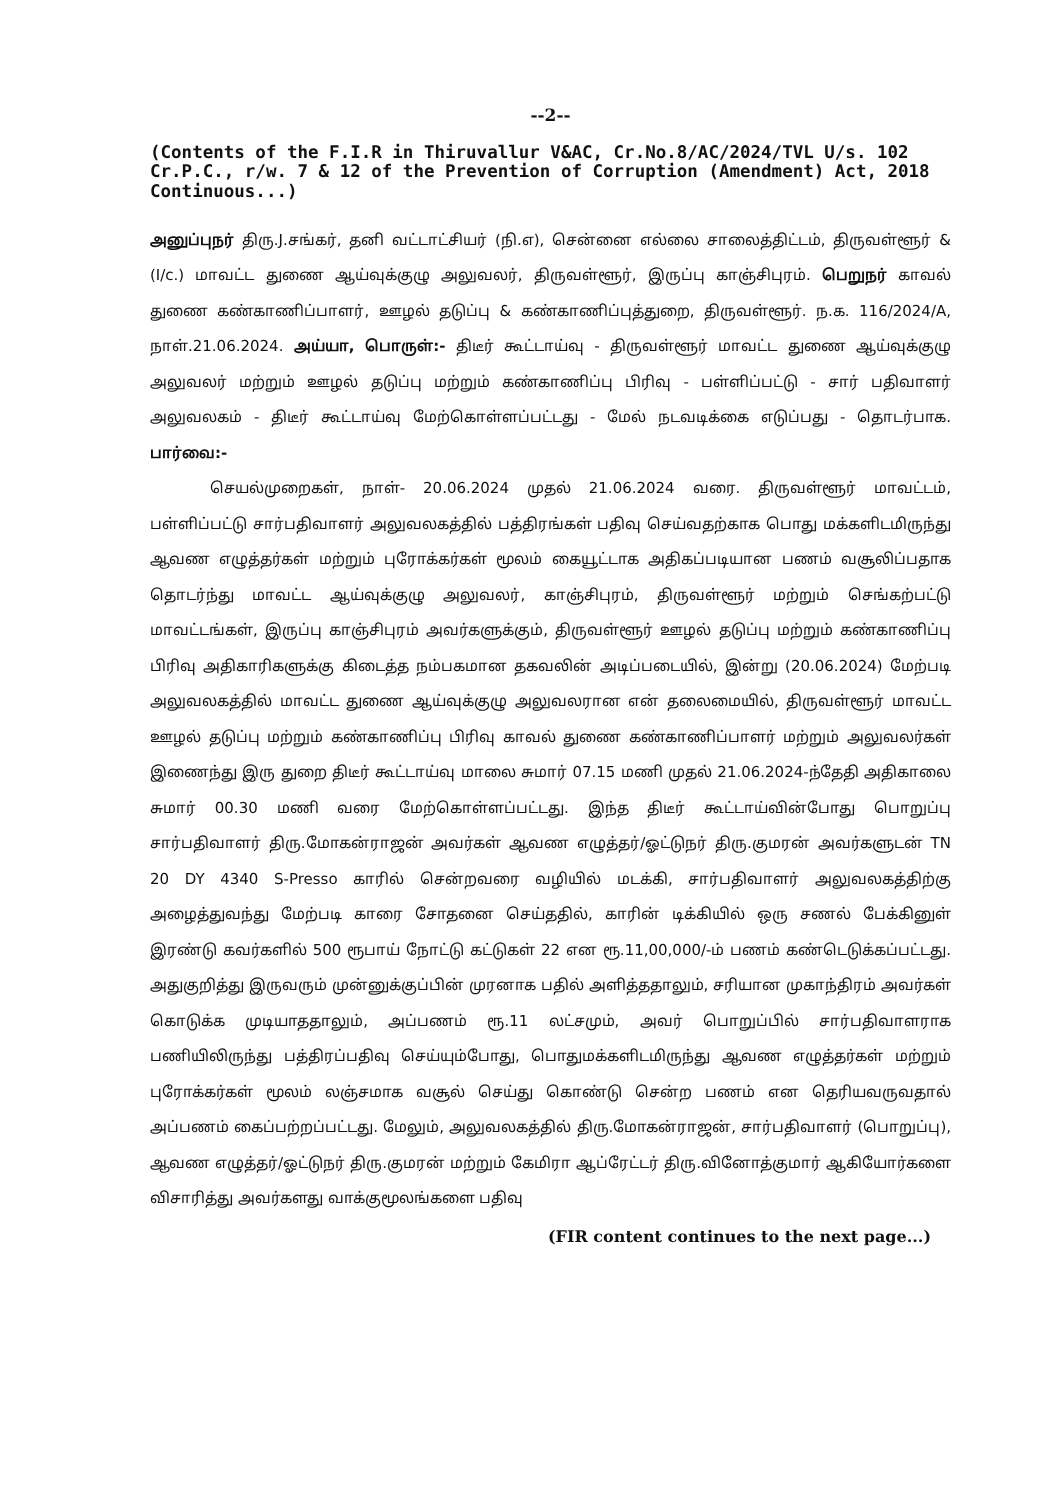--2--
(Contents of the F.I.R in Thiruvallur V&AC, Cr.No.8/AC/2024/TVL U/s. 102 Cr.P.C., r/w. 7 & 12 of the Prevention of Corruption (Amendment) Act, 2018 Continuous...)
அனுப்புநர் திரு.J.சங்கர், தனி வட்டாட்சியர் (நி.எ), சென்னை எல்லை சாலைத்திட்டம், திருவள்ளூர் & (I/c.) மாவட்ட துணை ஆய்வுக்குழு அலுவலர், திருவள்ளூர், இருப்பு காஞ்சிபுரம். பெறுநர் காவல் துணை கண்காணிப்பாளர், ஊழல் தடுப்பு & கண்காணிப்புத்துறை, திருவள்ளூர். ந.க. 116/2024/A, நாள்.21.06.2024. அய்யா, பொருள்:- திடீர் கூட்டாய்வு - திருவள்ளூர் மாவட்ட துணை ஆய்வுக்குழு அலுவலர் மற்றும் ஊழல் தடுப்பு மற்றும் கண்காணிப்பு பிரிவு - பள்ளிப்பட்டு - சார் பதிவாளர் அலுவலகம் - திடீர் கூட்டாய்வு மேற்கொள்ளப்பட்டது - மேல் நடவடிக்கை எடுப்பது - தொடர்பாக. பார்வை:-
செயல்முறைகள், நாள்- 20.06.2024 முதல் 21.06.2024 வரை. திருவள்ளூர் மாவட்டம், பள்ளிப்பட்டு சார்பதிவாளர் அலுவலகத்தில் பத்திரங்கள் பதிவு செய்வதற்காக பொது மக்களிடமிருந்து ஆவண எழுத்தர்கள் மற்றும் புரோக்கர்கள் மூலம் கையூட்டாக அதிகப்படியான பணம் வசூலிப்பதாக தொடர்ந்து மாவட்ட ஆய்வுக்குழு அலுவலர், காஞ்சிபுரம், திருவள்ளூர் மற்றும் செங்கற்பட்டு மாவட்டங்கள், இருப்பு காஞ்சிபுரம் அவர்களுக்கும், திருவள்ளூர் ஊழல் தடுப்பு மற்றும் கண்காணிப்பு பிரிவு அதிகாரிகளுக்கு கிடைத்த நம்பகமான தகவலின் அடிப்படையில், இன்று (20.06.2024) மேற்படி அலுவலகத்தில் மாவட்ட துணை ஆய்வுக்குழு அலுவலரான என் தலைமையில், திருவள்ளூர் மாவட்ட ஊழல் தடுப்பு மற்றும் கண்காணிப்பு பிரிவு காவல் துணை கண்காணிப்பாளர் மற்றும் அலுவலர்கள் இணைந்து இரு துறை திடீர் கூட்டாய்வு மாலை சுமார் 07.15 மணி முதல் 21.06.2024-ந்தேதி அதிகாலை சுமார் 00.30 மணி வரை மேற்கொள்ளப்பட்டது. இந்த திடீர் கூட்டாய்வின்போது பொறுப்பு சார்பதிவாளர் திரு.மோகன்ராஜன் அவர்கள் ஆவண எழுத்தர்/ஓட்டுநர் திரு.குமரன் அவர்களுடன் TN 20 DY 4340 S-Presso காரில் சென்றவரை வழியில் மடக்கி, சார்பதிவாளர் அலுவலகத்திற்கு அழைத்துவந்து மேற்படி காரை சோதனை செய்ததில், காரின் டிக்கியில் ஒரு சணல் பேக்கினுள் இரண்டு கவர்களில் 500 ரூபாய் நோட்டு கட்டுகள் 22 என ரூ.11,00,000/-ம் பணம் கண்டெடுக்கப்பட்டது. அதுகுறித்து இருவரும் முன்னுக்குப்பின் முரனாக பதில் அளித்ததாலும், சரியான முகாந்திரம் அவர்கள் கொடுக்க முடியாததாலும், அப்பணம் ரூ.11 லட்சமும், அவர் பொறுப்பில் சார்பதிவாளராக பணியிலிருந்து பத்திரப்பதிவு செய்யும்போது, பொதுமக்களிடமிருந்து ஆவண எழுத்தர்கள் மற்றும் புரோக்கர்கள் மூலம் லஞ்சமாக வசூல் செய்து கொண்டு சென்ற பணம் என தெரியவருவதால் அப்பணம் கைப்பற்றப்பட்டது. மேலும், அலுவலகத்தில் திரு.மோகன்ராஜன், சார்பதிவாளர் (பொறுப்பு), ஆவண எழுத்தர்/ஓட்டுநர் திரு.குமரன் மற்றும் கேமிரா ஆப்ரேட்டர் திரு.வினோத்குமார் ஆகியோர்களை விசாரித்து அவர்களது வாக்குமூலங்களை பதிவு
(FIR content continues to the next page...)